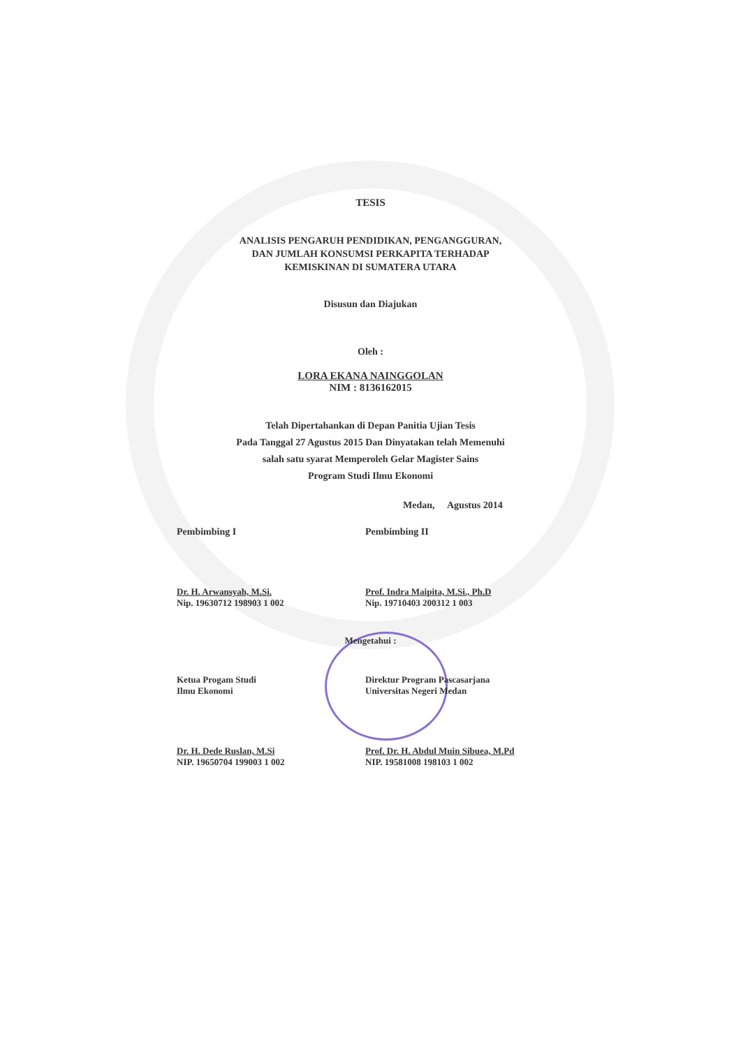TESIS
ANALISIS PENGARUH PENDIDIKAN, PENGANGGURAN,
DAN JUMLAH KONSUMSI PERKAPITA TERHADAP
KEMISKINAN DI SUMATERA UTARA
Disusun dan Diajukan
Oleh :
LORA EKANA NAINGGOLAN
NIM : 8136162015
Telah Dipertahankan di Depan Panitia Ujian Tesis
Pada Tanggal 27 Agustus 2015 Dan Dinyatakan telah Memenuhi
salah satu syarat Memperoleh Gelar Magister Sains
Program Studi Ilmu Ekonomi
Medan, Agustus 2014
Pembimbing I Pembimbing II
Dr. H. Arwansyah, M.Si.
Nip. 19630712 198903 1 002
Prof. Indra Maipita, M.Si., Ph.D
Nip. 19710403 200312 1 003
Mengetahui :
Ketua Progam Studi
Ilmu Ekonomi
Direktur Program Pascasarjana
Universitas Negeri Medan
Dr. H. Dede Ruslan, M.Si
NIP. 19650704 199003 1 002
Prof. Dr. H. Abdul Muin Sibuea, M.Pd
NIP. 19581008 198103 1 002